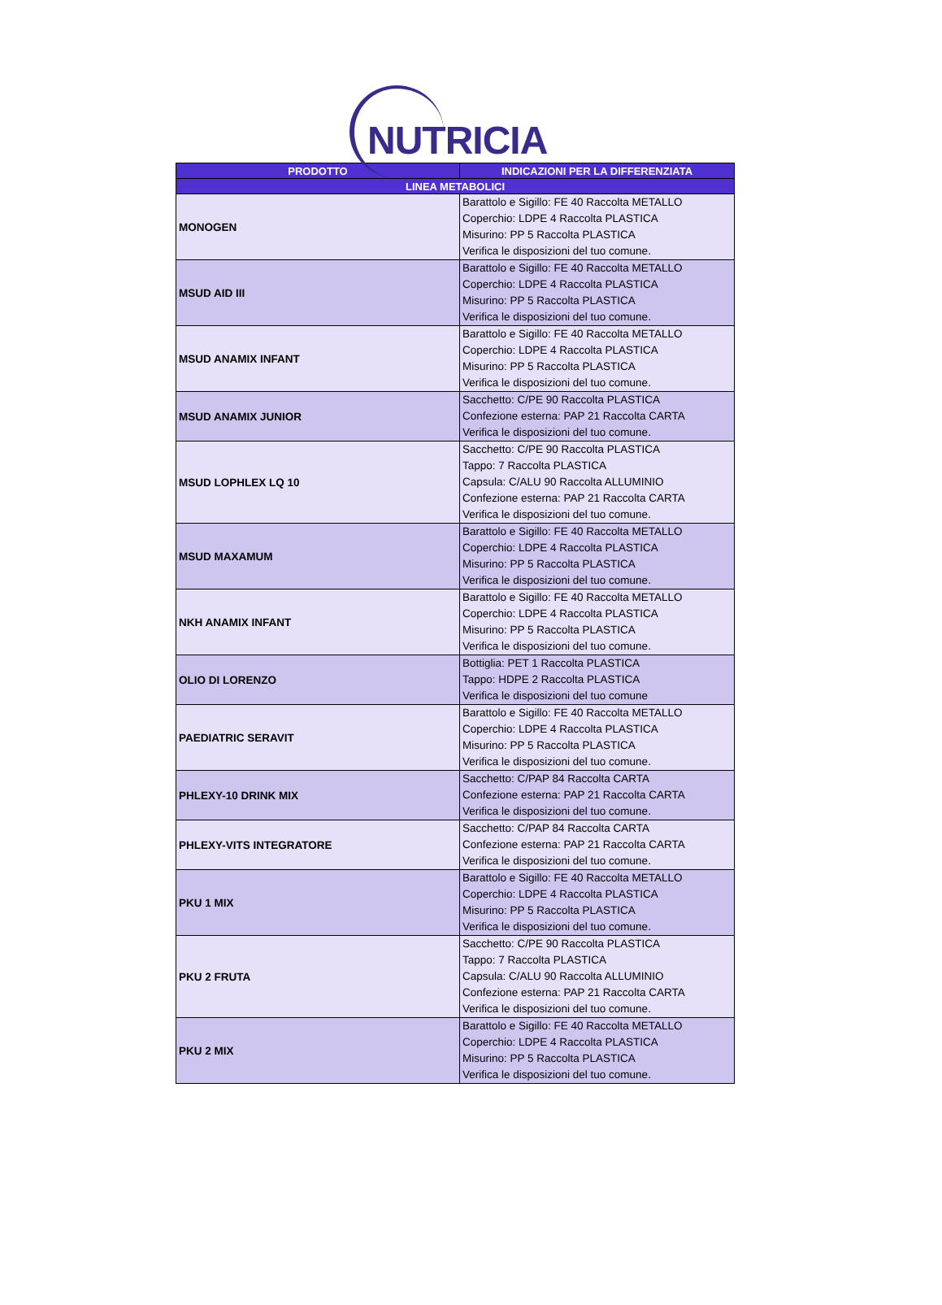NUTRICIA
| PRODOTTO | INDICAZIONI PER LA DIFFERENZIATA |
| --- | --- |
| LINEA METABOLICI | |
| MONOGEN | Barattolo e Sigillo: FE 40 Raccolta METALLO Coperchio: LDPE 4 Raccolta PLASTICA Misurino: PP 5 Raccolta PLASTICA Verifica le disposizioni del tuo comune. |
| MSUD AID III | Barattolo e Sigillo: FE 40 Raccolta METALLO Coperchio: LDPE 4 Raccolta PLASTICA Misurino: PP 5 Raccolta PLASTICA Verifica le disposizioni del tuo comune. |
| MSUD ANAMIX INFANT | Barattolo e Sigillo: FE 40 Raccolta METALLO Coperchio: LDPE 4 Raccolta PLASTICA Misurino: PP 5 Raccolta PLASTICA Verifica le disposizioni del tuo comune. |
| MSUD ANAMIX JUNIOR | Sacchetto: C/PE 90 Raccolta PLASTICA Confezione esterna: PAP 21 Raccolta CARTA Verifica le disposizioni del tuo comune. |
| MSUD LOPHLEX LQ 10 | Sacchetto: C/PE 90 Raccolta PLASTICA Tappo: 7 Raccolta PLASTICA Capsula: C/ALU 90 Raccolta ALLUMINIO Confezione esterna: PAP 21 Raccolta CARTA Verifica le disposizioni del tuo comune. |
| MSUD MAXAMUM | Barattolo e Sigillo: FE 40 Raccolta METALLO Coperchio: LDPE 4 Raccolta PLASTICA Misurino: PP 5 Raccolta PLASTICA Verifica le disposizioni del tuo comune. |
| NKH ANAMIX INFANT | Barattolo e Sigillo: FE 40 Raccolta METALLO Coperchio: LDPE 4 Raccolta PLASTICA Misurino: PP 5 Raccolta PLASTICA Verifica le disposizioni del tuo comune. |
| OLIO DI LORENZO | Bottiglia: PET 1 Raccolta PLASTICA Tappo: HDPE 2 Raccolta PLASTICA Verifica le disposizioni del tuo comune |
| PAEDIATRIC SERAVIT | Barattolo e Sigillo: FE 40 Raccolta METALLO Coperchio: LDPE 4 Raccolta PLASTICA Misurino: PP 5 Raccolta PLASTICA Verifica le disposizioni del tuo comune. |
| PHLEXY-10 DRINK MIX | Sacchetto: C/PAP 84 Raccolta CARTA Confezione esterna: PAP 21 Raccolta CARTA Verifica le disposizioni del tuo comune. |
| PHLEXY-VITS INTEGRATORE | Sacchetto: C/PAP 84 Raccolta CARTA Confezione esterna: PAP 21 Raccolta CARTA Verifica le disposizioni del tuo comune. |
| PKU 1 MIX | Barattolo e Sigillo: FE 40 Raccolta METALLO Coperchio: LDPE 4 Raccolta PLASTICA Misurino: PP 5 Raccolta PLASTICA Verifica le disposizioni del tuo comune. |
| PKU 2 FRUTA | Sacchetto: C/PE 90 Raccolta PLASTICA Tappo: 7 Raccolta PLASTICA Capsula: C/ALU 90 Raccolta ALLUMINIO Confezione esterna: PAP 21 Raccolta CARTA Verifica le disposizioni del tuo comune. |
| PKU 2 MIX | Barattolo e Sigillo: FE 40 Raccolta METALLO Coperchio: LDPE 4 Raccolta PLASTICA Misurino: PP 5 Raccolta PLASTICA Verifica le disposizioni del tuo comune. |